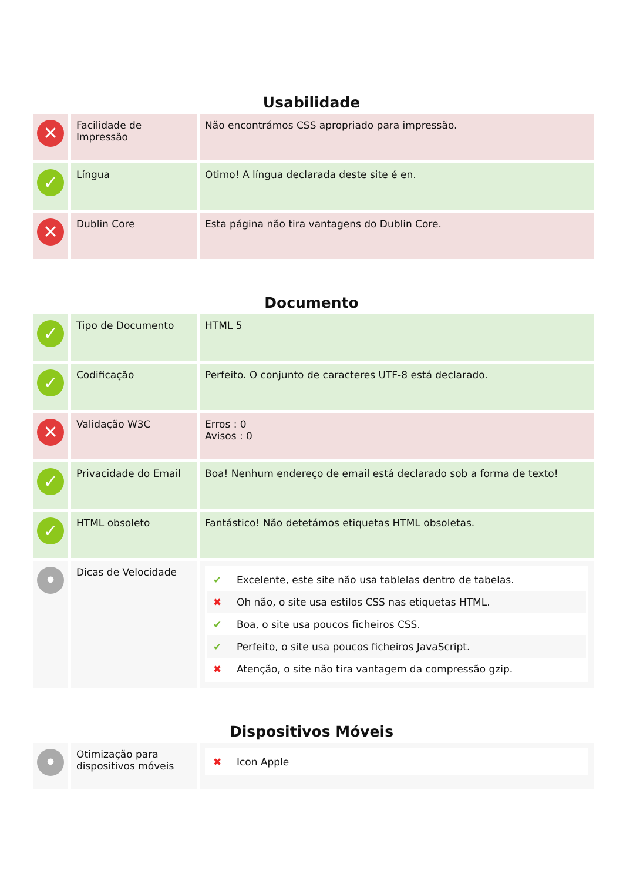Usabilidade
| ✕ | Facilidade de Impressão | Não encontrámos CSS apropriado para impressão. |
| ✓ | Língua | Otimo! A língua declarada deste site é en. |
| ✕ | Dublin Core | Esta página não tira vantagens do Dublin Core. |
Documento
| ✓ | Tipo de Documento | HTML 5 |
| ✓ | Codificação | Perfeito. O conjunto de caracteres UTF-8 está declarado. |
| ✕ | Validação W3C | Erros : 0 Avisos : 0 |
| ✓ | Privacidade do Email | Boa! Nenhum endereço de email está declarado sob a forma de texto! |
| ✓ | HTML obsoleto | Fantástico! Não detetámos etiquetas HTML obsoletas. |
| • | Dicas de Velocidade | ✔ Excelente, este site não usa tablelas dentro de tabelas. ✖ Oh não, o site usa estilos CSS nas etiquetas HTML. ✔ Boa, o site usa poucos ficheiros CSS. ✔ Perfeito, o site usa poucos ficheiros JavaScript. ✖ Atenção, o site não tira vantagem da compressão gzip. |
Dispositivos Móveis
| • | Otimização para dispositivos móveis | ✖ Icon Apple |